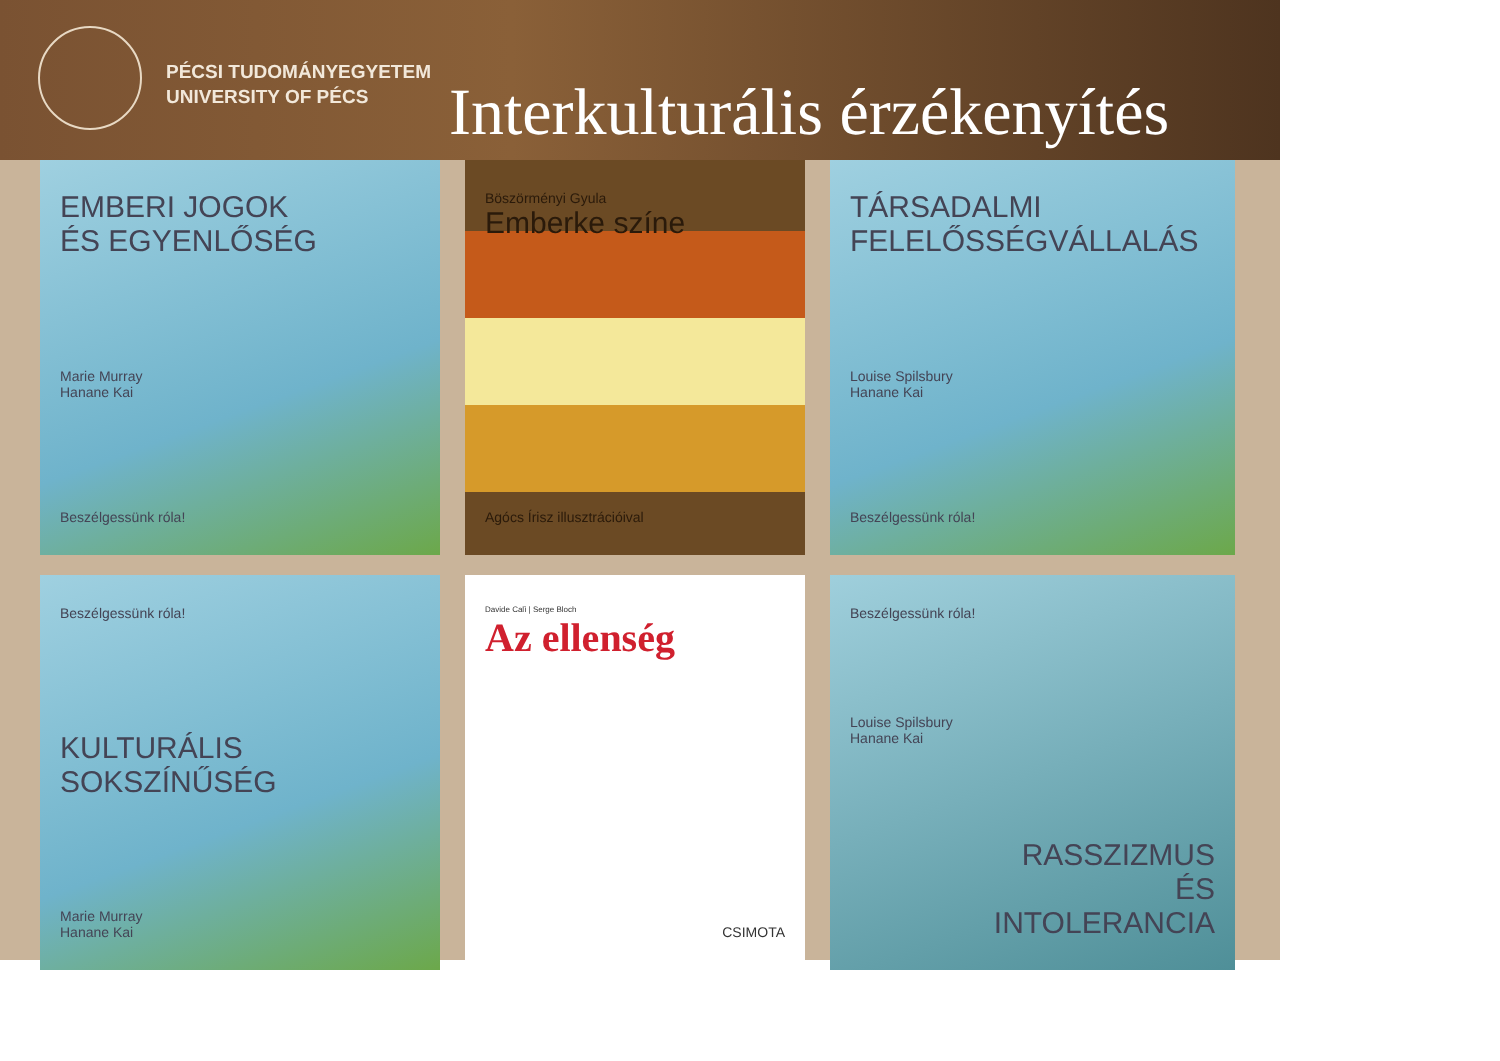PÉCSI TUDOMÁNYEGYETEM
UNIVERSITY OF PÉCS
Interkulturális érzékenyítés
EMBERI JOGOK
ÉS EGYENLŐSÉG
Marie Murray
Hanane Kai
Beszélgessünk róla!
Böszörményi Gyula
Emberke színe
Agócs Írisz illusztrációival
TÁRSADALMI
FELELŐSSÉGVÁLLALÁS
Louise Spilsbury
Hanane Kai
Beszélgessünk róla!
Beszélgessünk róla!
KULTURÁLIS
SOKSZÍNŰSÉG
Marie Murray
Hanane Kai
Davide Calì | Serge Bloch
Az ellenség
CSIMOTA
Beszélgessünk róla!
Louise Spilsbury
Hanane Kai
RASSZIZMUS
ÉS
INTOLERANCIA